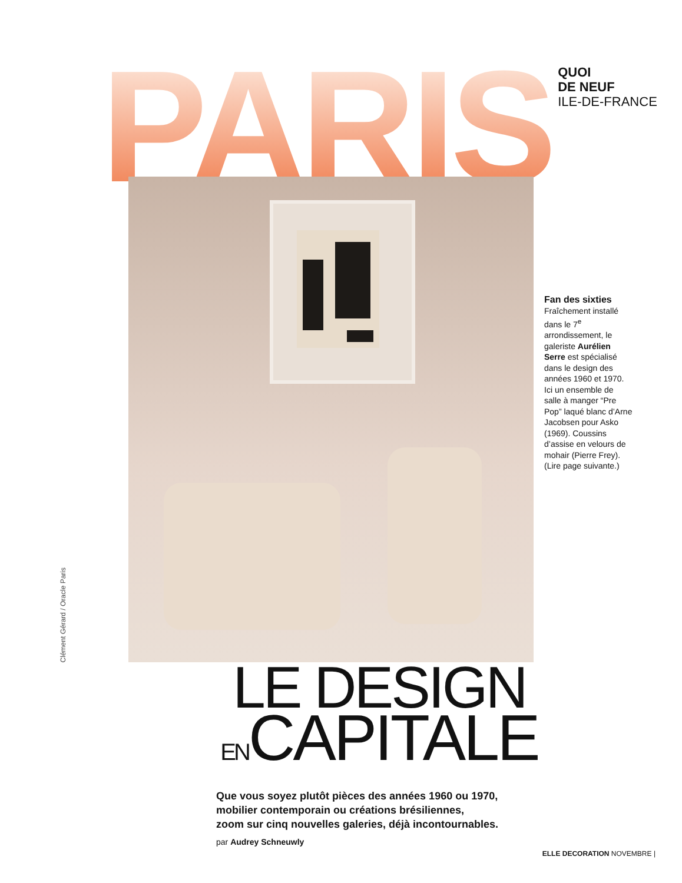PARIS
QUOI
DE NEUF
ILE-DE-FRANCE
Clément Gérard / Oracle Paris
Fan des sixties
Fraîchement installé dans le 7<sup>e</sup> arrondissement, le galeriste Aurélien Serre est spécialisé dans le design des années 1960 et 1970. Ici un ensemble de salle à manger “Pre Pop” laqué blanc d’Arne Jacobsen pour Asko (1969). Coussins d’assise en velours de mohair (Pierre Frey). (Lire page suivante.)
LE DESIGN
ENCAPITALE
Que vous soyez plutôt pièces des années 1960 ou 1970,
mobilier contemporain ou créations brésiliennes,
zoom sur cinq nouvelles galeries, déjà incontournables.
par Audrey Schneuwly
ELLE DECORATION NOVEMBRE |